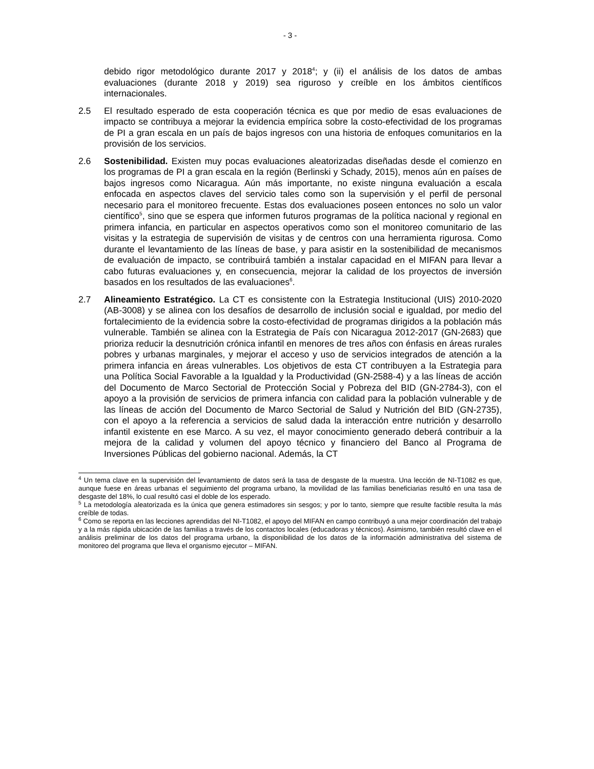- 3 -
debido rigor metodológico durante 2017 y 2018<sup>4</sup>; y (ii) el análisis de los datos de ambas evaluaciones (durante 2018 y 2019) sea riguroso y creíble en los ámbitos científicos internacionales.
2.5 El resultado esperado de esta cooperación técnica es que por medio de esas evaluaciones de impacto se contribuya a mejorar la evidencia empírica sobre la costo-efectividad de los programas de PI a gran escala en un país de bajos ingresos con una historia de enfoques comunitarios en la provisión de los servicios.
2.6 Sostenibilidad. Existen muy pocas evaluaciones aleatorizadas diseñadas desde el comienzo en los programas de PI a gran escala en la región (Berlinski y Schady, 2015), menos aún en países de bajos ingresos como Nicaragua. Aún más importante, no existe ninguna evaluación a escala enfocada en aspectos claves del servicio tales como son la supervisión y el perfil de personal necesario para el monitoreo frecuente. Estas dos evaluaciones poseen entonces no solo un valor científico<sup>5</sup>, sino que se espera que informen futuros programas de la política nacional y regional en primera infancia, en particular en aspectos operativos como son el monitoreo comunitario de las visitas y la estrategia de supervisión de visitas y de centros con una herramienta rigurosa. Como durante el levantamiento de las líneas de base, y para asistir en la sostenibilidad de mecanismos de evaluación de impacto, se contribuirá también a instalar capacidad en el MIFAN para llevar a cabo futuras evaluaciones y, en consecuencia, mejorar la calidad de los proyectos de inversión basados en los resultados de las evaluaciones<sup>6</sup>.
2.7 Alineamiento Estratégico. La CT es consistente con la Estrategia Institucional (UIS) 2010-2020 (AB-3008) y se alinea con los desafíos de desarrollo de inclusión social e igualdad, por medio del fortalecimiento de la evidencia sobre la costo-efectividad de programas dirigidos a la población más vulnerable. También se alinea con la Estrategia de País con Nicaragua 2012-2017 (GN-2683) que prioriza reducir la desnutrición crónica infantil en menores de tres años con énfasis en áreas rurales pobres y urbanas marginales, y mejorar el acceso y uso de servicios integrados de atención a la primera infancia en áreas vulnerables. Los objetivos de esta CT contribuyen a la Estrategia para una Política Social Favorable a la Igualdad y la Productividad (GN-2588-4) y a las líneas de acción del Documento de Marco Sectorial de Protección Social y Pobreza del BID (GN-2784-3), con el apoyo a la provisión de servicios de primera infancia con calidad para la población vulnerable y de las líneas de acción del Documento de Marco Sectorial de Salud y Nutrición del BID (GN-2735), con el apoyo a la referencia a servicios de salud dada la interacción entre nutrición y desarrollo infantil existente en ese Marco. A su vez, el mayor conocimiento generado deberá contribuir a la mejora de la calidad y volumen del apoyo técnico y financiero del Banco al Programa de Inversiones Públicas del gobierno nacional. Además, la CT
<sup>4</sup> Un tema clave en la supervisión del levantamiento de datos será la tasa de desgaste de la muestra. Una lección de NI-T1082 es que, aunque fuese en áreas urbanas el seguimiento del programa urbano, la movilidad de las familias beneficiarias resultó en una tasa de desgaste del 18%, lo cual resultó casi el doble de los esperado.
<sup>5</sup> La metodología aleatorizada es la única que genera estimadores sin sesgos; y por lo tanto, siempre que resulte factible resulta la más creíble de todas.
<sup>6</sup> Como se reporta en las lecciones aprendidas del NI-T1082, el apoyo del MIFAN en campo contribuyó a una mejor coordinación del trabajo y a la más rápida ubicación de las familias a través de los contactos locales (educadoras y técnicos). Asimismo, también resultó clave en el análisis preliminar de los datos del programa urbano, la disponibilidad de los datos de la información administrativa del sistema de monitoreo del programa que lleva el organismo ejecutor – MIFAN.